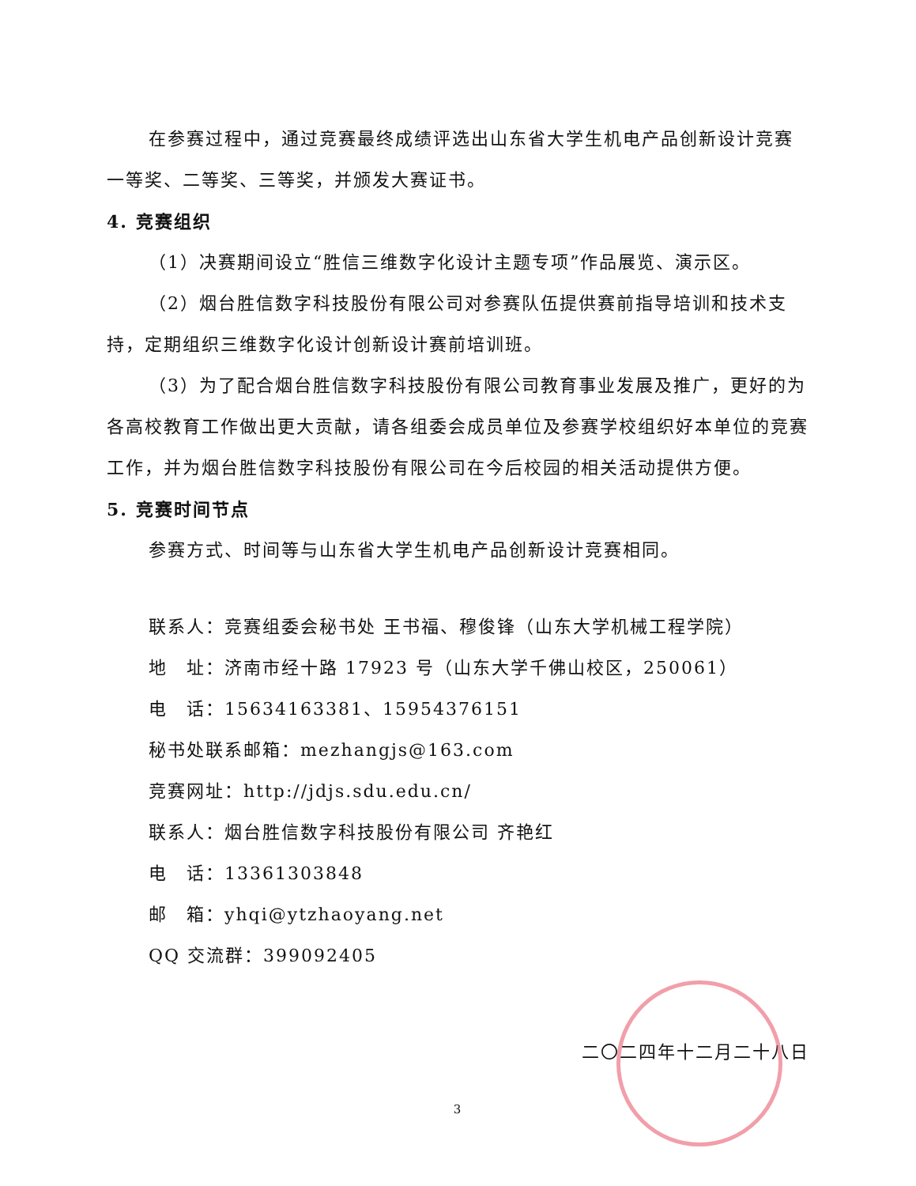在参赛过程中，通过竞赛最终成绩评选出山东省大学生机电产品创新设计竞赛一等奖、二等奖、三等奖，并颁发大赛证书。
4. 竞赛组织
（1）决赛期间设立“胜信三维数字化设计主题专项”作品展览、演示区。
（2）烟台胜信数字科技股份有限公司对参赛队伍提供赛前指导培训和技术支持，定期组织三维数字化设计创新设计赛前培训班。
（3）为了配合烟台胜信数字科技股份有限公司教育事业发展及推广，更好的为各高校教育工作做出更大贡献，请各组委会成员单位及参赛学校组织好本单位的竞赛工作，并为烟台胜信数字科技股份有限公司在今后校园的相关活动提供方便。
5. 竞赛时间节点
参赛方式、时间等与山东省大学生机电产品创新设计竞赛相同。
联系人：竞赛组委会秘书处 王书福、穆俊锋（山东大学机械工程学院）
地　址：济南市经十路 17923 号（山东大学千佛山校区，250061）
电　话：15634163381、15954376151
秘书处联系邮箱：mezhangjs@163.com
竞赛网址：http://jdjs.sdu.edu.cn/
联系人：烟台胜信数字科技股份有限公司 齐艳红
电　话：13361303848
邮　箱：yhqi@ytzhaoyang.net
QQ 交流群：399092405
二〇二四年十二月二十八日
3